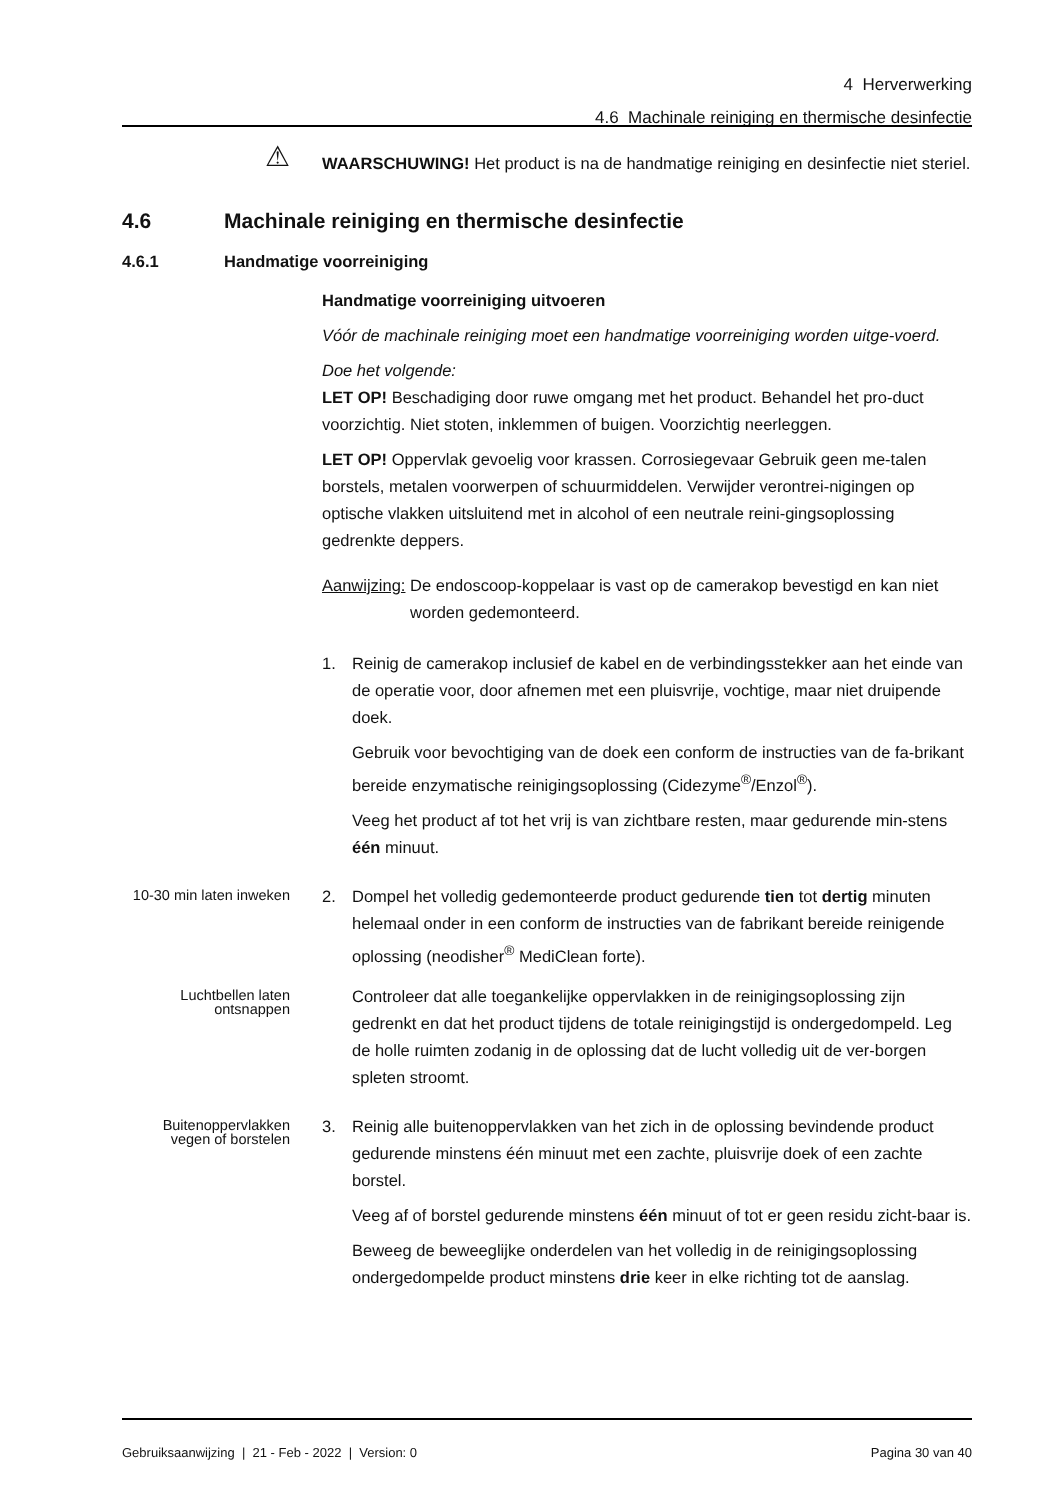4 Herverwerking
4.6 Machinale reiniging en thermische desinfectie
⚠
WAARSCHUWING! Het product is na de handmatige reiniging en desinfectie niet steriel.
4.6 Machinale reiniging en thermische desinfectie
4.6.1 Handmatige voorreiniging
Handmatige voorreiniging uitvoeren
Vóór de machinale reiniging moet een handmatige voorreiniging worden uitge-voerd.
Doe het volgende:
LET OP! Beschadiging door ruwe omgang met het product. Behandel het pro-duct voorzichtig. Niet stoten, inklemmen of buigen. Voorzichtig neerleggen.
LET OP! Oppervlak gevoelig voor krassen. Corrosiegevaar Gebruik geen me-talen borstels, metalen voorwerpen of schuurmiddelen. Verwijder verontrei-nigingen op optische vlakken uitsluitend met in alcohol of een neutrale reini-gingsoplossing gedrenkte deppers.
Aanwijzing: De endoscoop-koppelaar is vast op de camerakop bevestigd en kan niet worden gedemonteerd.
1. Reinig de camerakop inclusief de kabel en de verbindingsstekker aan het einde van de operatie voor, door afnemen met een pluisvrije, vochtige, maar niet druipende doek.
Gebruik voor bevochtiging van de doek een conform de instructies van de fa-brikant bereide enzymatische reinigingsoplossing (Cidezyme<sup>®</sup>/Enzol<sup>®</sup>).
Veeg het product af tot het vrij is van zichtbare resten, maar gedurende min-stens één minuut.
10-30 min laten inweken
2. Dompel het volledig gedemonteerde product gedurende tien tot dertig minuten helemaal onder in een conform de instructies van de fabrikant bereide reinigende oplossing (neodisher<sup>®</sup> MediClean forte).
Luchtbellen laten ontsnappen
Controleer dat alle toegankelijke oppervlakken in de reinigingsoplossing zijn gedrenkt en dat het product tijdens de totale reinigingstijd is ondergedompeld. Leg de holle ruimten zodanig in de oplossing dat de lucht volledig uit de ver-borgen spleten stroomt.
Buitenoppervlakken vegen of borstelen
3. Reinig alle buitenoppervlakken van het zich in de oplossing bevindende product gedurende minstens één minuut met een zachte, pluisvrije doek of een zachte borstel.
Veeg af of borstel gedurende minstens één minuut of tot er geen residu zicht-baar is.
Beweeg de beweeglijke onderdelen van het volledig in de reinigingsoplossing ondergedompelde product minstens drie keer in elke richting tot de aanslag.
Gebruiksaanwijzing | 21 - Feb - 2022 | Version: 0 Pagina 30 van 40